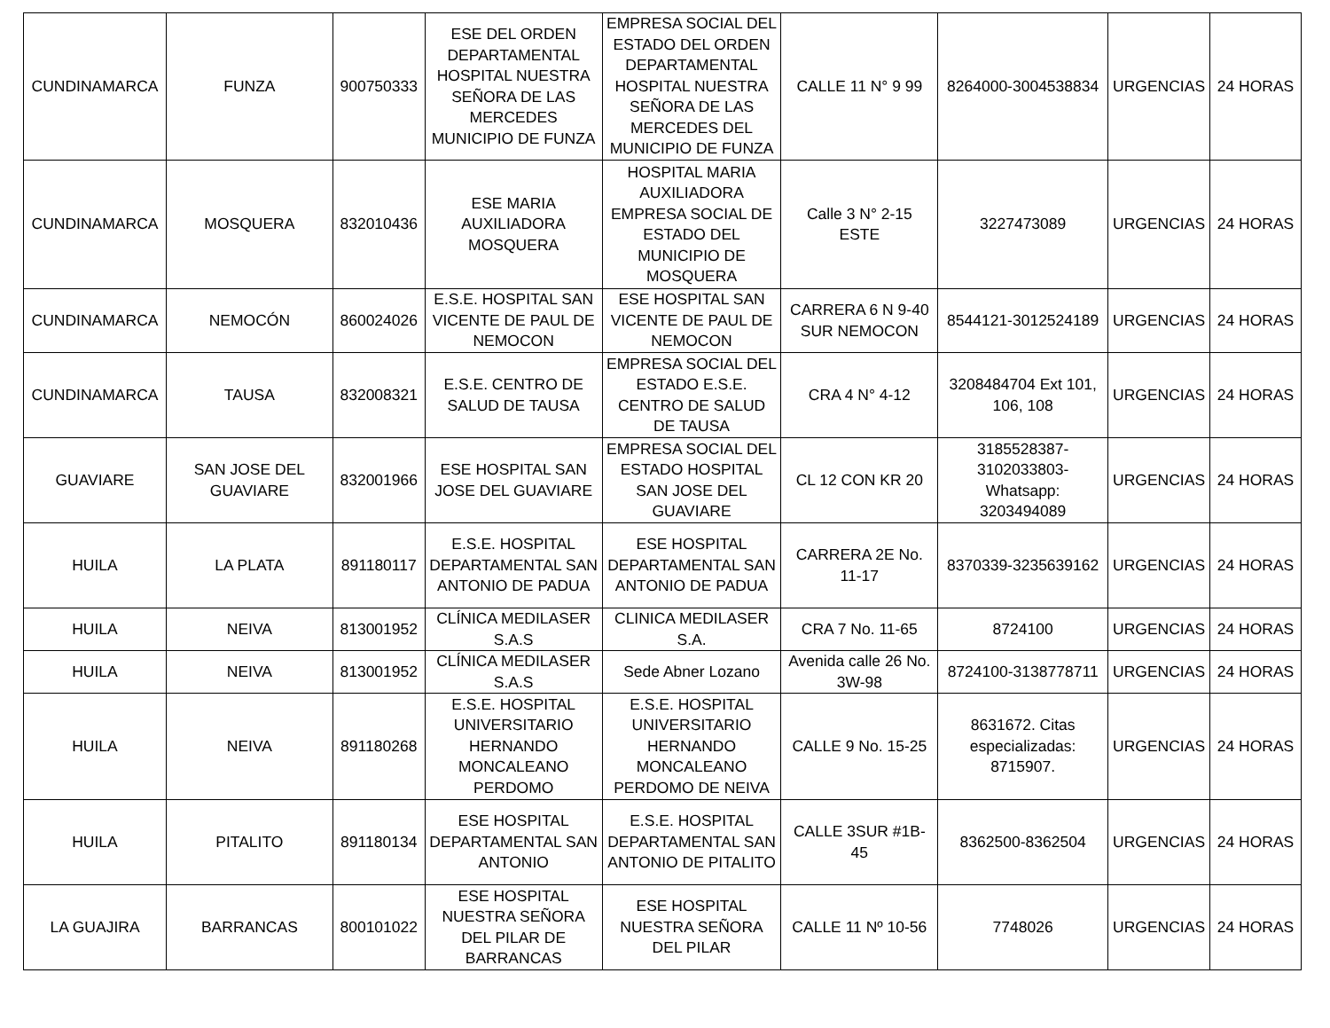| CUNDINAMARCA | FUNZA | 900750333 | ESE DEL ORDEN DEPARTAMENTAL HOSPITAL NUESTRA SEÑORA DE LAS MERCEDES MUNICIPIO DE FUNZA | EMPRESA SOCIAL DEL ESTADO DEL ORDEN DEPARTAMENTAL HOSPITAL NUESTRA SEÑORA DE LAS MERCEDES DEL MUNICIPIO DE FUNZA | CALLE 11 N° 9 99 | 8264000-3004538834 | URGENCIAS | 24 HORAS |
| CUNDINAMARCA | MOSQUERA | 832010436 | ESE MARIA AUXILIADORA MOSQUERA | HOSPITAL MARIA AUXILIADORA EMPRESA SOCIAL DE ESTADO DEL MUNICIPIO DE MOSQUERA | Calle 3 N° 2-15 ESTE | 3227473089 | URGENCIAS | 24 HORAS |
| CUNDINAMARCA | NEMOCÓN | 860024026 | E.S.E. HOSPITAL SAN VICENTE DE PAUL DE NEMOCON | ESE HOSPITAL SAN VICENTE DE PAUL DE NEMOCON | CARRERA 6 N 9-40 SUR NEMOCON | 8544121-3012524189 | URGENCIAS | 24 HORAS |
| CUNDINAMARCA | TAUSA | 832008321 | E.S.E. CENTRO DE SALUD DE TAUSA | EMPRESA SOCIAL DEL ESTADO E.S.E. CENTRO DE SALUD DE TAUSA | CRA 4 N° 4-12 | 3208484704 Ext 101, 106, 108 | URGENCIAS | 24 HORAS |
| GUAVIARE | SAN JOSE DEL GUAVIARE | 832001966 | ESE HOSPITAL SAN JOSE DEL GUAVIARE | EMPRESA SOCIAL DEL ESTADO HOSPITAL SAN JOSE DEL GUAVIARE | CL 12 CON KR 20 | 3185528387-3102033803-Whatsapp: 3203494089 | URGENCIAS | 24 HORAS |
| HUILA | LA PLATA | 891180117 | E.S.E. HOSPITAL DEPARTAMENTAL SAN ANTONIO DE PADUA | ESE HOSPITAL DEPARTAMENTAL SAN ANTONIO DE PADUA | CARRERA 2E No. 11-17 | 8370339-3235639162 | URGENCIAS | 24 HORAS |
| HUILA | NEIVA | 813001952 | CLÍNICA MEDILASER S.A.S | CLINICA MEDILASER S.A. | CRA 7 No. 11-65 | 8724100 | URGENCIAS | 24 HORAS |
| HUILA | NEIVA | 813001952 | CLÍNICA MEDILASER S.A.S | Sede Abner Lozano | Avenida calle 26 No. 3W-98 | 8724100-3138778711 | URGENCIAS | 24 HORAS |
| HUILA | NEIVA | 891180268 | E.S.E. HOSPITAL UNIVERSITARIO HERNANDO MONCALEANO PERDOMO | E.S.E. HOSPITAL UNIVERSITARIO HERNANDO MONCALEANO PERDOMO DE NEIVA | CALLE 9 No. 15-25 | 8631672. Citas especializadas: 8715907. | URGENCIAS | 24 HORAS |
| HUILA | PITALITO | 891180134 | ESE HOSPITAL DEPARTAMENTAL SAN ANTONIO | E.S.E. HOSPITAL DEPARTAMENTAL SAN ANTONIO DE PITALITO | CALLE 3SUR #1B-45 | 8362500-8362504 | URGENCIAS | 24 HORAS |
| LA GUAJIRA | BARRANCAS | 800101022 | ESE HOSPITAL NUESTRA SEÑORA DEL PILAR DE BARRANCAS | ESE HOSPITAL NUESTRA SEÑORA DEL PILAR | CALLE 11 Nº 10-56 | 7748026 | URGENCIAS | 24 HORAS |